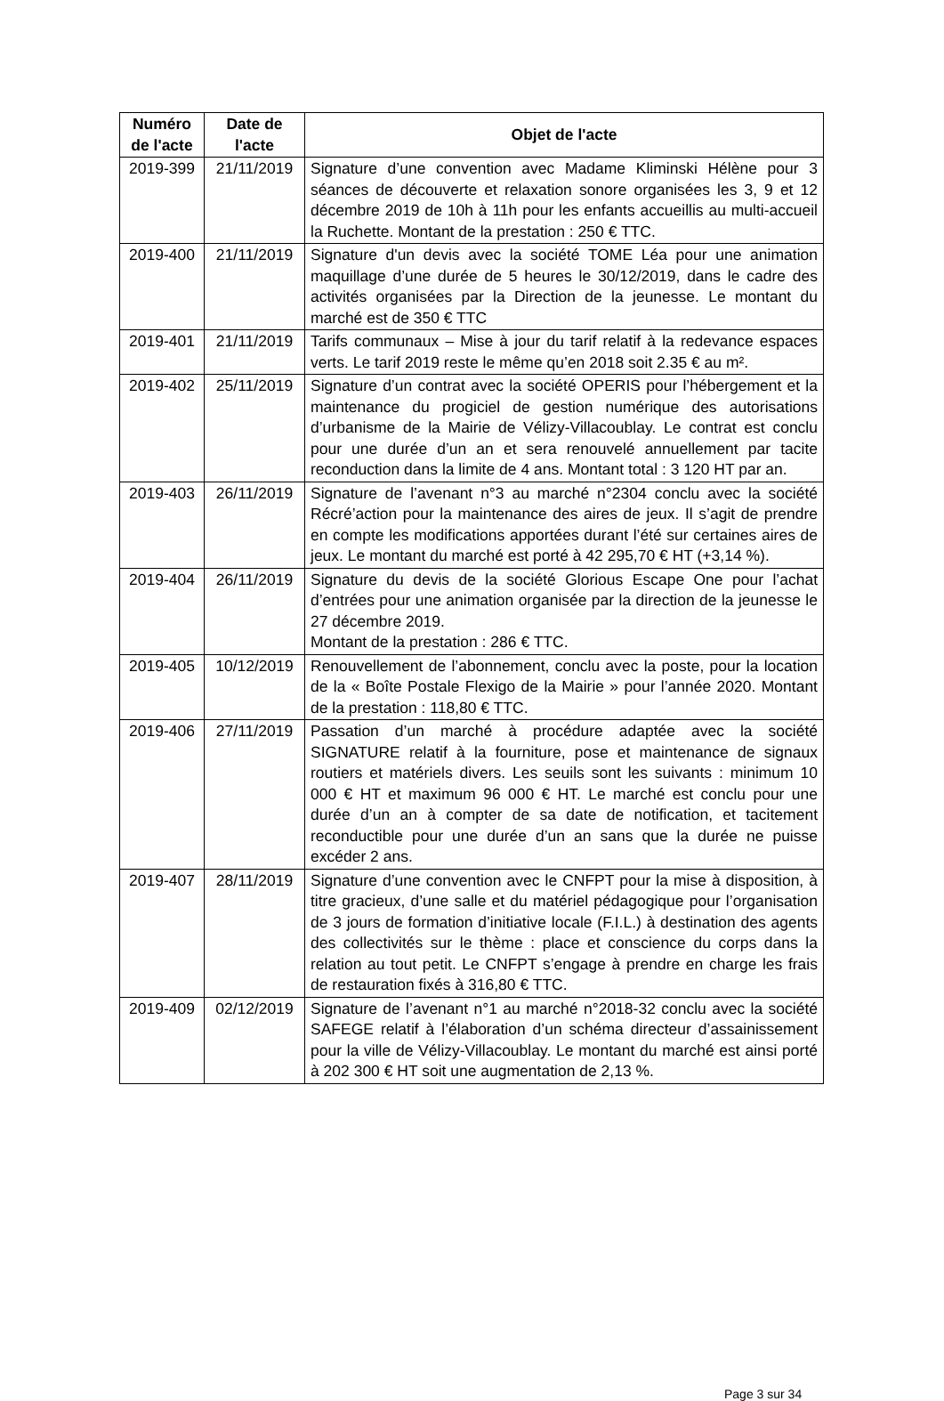| Numéro de l'acte | Date de l'acte | Objet de l'acte |
| --- | --- | --- |
| 2019-399 | 21/11/2019 | Signature d’une convention avec Madame Kliminski Hélène pour 3 séances de découverte et relaxation sonore organisées les 3, 9 et 12 décembre 2019 de 10h à 11h pour les enfants accueillis au multi-accueil la Ruchette. Montant de la prestation : 250 € TTC. |
| 2019-400 | 21/11/2019 | Signature d'un devis avec la société TOME Léa pour une animation maquillage d’une durée de 5 heures le 30/12/2019, dans le cadre des activités organisées par la Direction de la jeunesse. Le montant du marché est de 350 € TTC |
| 2019-401 | 21/11/2019 | Tarifs communaux – Mise à jour du tarif relatif à la redevance espaces verts. Le tarif 2019 reste le même qu’en 2018 soit 2.35 € au m². |
| 2019-402 | 25/11/2019 | Signature d’un contrat avec la société OPERIS pour l’hébergement et la maintenance du progiciel de gestion numérique des autorisations d’urbanisme de la Mairie de Vélizy-Villacoublay. Le contrat est conclu pour une durée d’un an et sera renouvelé annuellement par tacite reconduction dans la limite de 4 ans. Montant total : 3 120 HT par an. |
| 2019-403 | 26/11/2019 | Signature de l’avenant n°3 au marché n°2304 conclu avec la société Récré’action pour la maintenance des aires de jeux. Il s’agit de prendre en compte les modifications apportées durant l’été sur certaines aires de jeux. Le montant du marché est porté à 42 295,70 € HT (+3,14 %). |
| 2019-404 | 26/11/2019 | Signature du devis de la société Glorious Escape One pour l’achat d’entrées pour une animation organisée par la direction de la jeunesse le 27 décembre 2019. Montant de la prestation : 286 € TTC. |
| 2019-405 | 10/12/2019 | Renouvellement de l’abonnement, conclu avec la poste, pour la location de la « Boîte Postale Flexigo de la Mairie » pour l’année 2020. Montant de la prestation : 118,80 € TTC. |
| 2019-406 | 27/11/2019 | Passation d’un marché à procédure adaptée avec la société SIGNATURE relatif à la fourniture, pose et maintenance de signaux routiers et matériels divers. Les seuils sont les suivants : minimum 10 000 € HT et maximum 96 000 € HT. Le marché est conclu pour une durée d’un an à compter de sa date de notification, et tacitement reconductible pour une durée d’un an sans que la durée ne puisse excéder 2 ans. |
| 2019-407 | 28/11/2019 | Signature d’une convention avec le CNFPT pour la mise à disposition, à titre gracieux, d’une salle et du matériel pédagogique pour l’organisation de 3 jours de formation d’initiative locale (F.I.L.) à destination des agents des collectivités sur le thème : place et conscience du corps dans la relation au tout petit. Le CNFPT s’engage à prendre en charge les frais de restauration fixés à 316,80 € TTC. |
| 2019-409 | 02/12/2019 | Signature de l’avenant n°1 au marché n°2018-32 conclu avec la société SAFEGE relatif à l’élaboration d’un schéma directeur d’assainissement pour la ville de Vélizy-Villacoublay. Le montant du marché est ainsi porté à 202 300 € HT soit une augmentation de 2,13 %. |
Page 3 sur 34